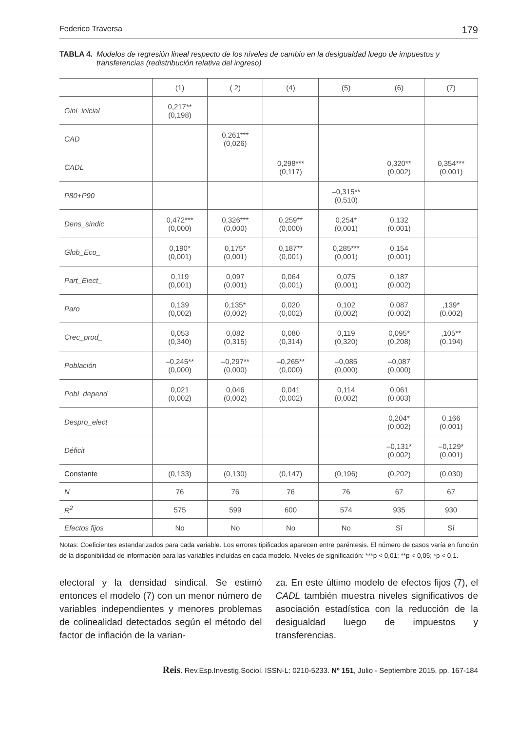Federico Traversa 179
TABLA 4. Modelos de regresión lineal respecto de los niveles de cambio en la desigualdad luego de impuestos y transferencias (redistribución relativa del ingreso)
| | (1) | ( 2) | (4) | (5) | (6) | (7) |
| --- | --- | --- | --- | --- | --- | --- |
| Gini_inicial | 0,217** (0,198) | | | | | |
| CAD | | 0,261*** (0,026) | | | | |
| CADL | | | 0,298*** (0,117) | | 0,320** (0,002) | 0,354*** (0,001) |
| P80+P90 | | | | –0,315** (0,510) | | |
| Dens_sindic | 0,472*** (0,000) | 0,326*** (0,000) | 0,259** (0,000) | 0,254* (0,001) | 0,132 (0,001) | |
| Glob_Eco_ | 0,190* (0,001) | 0,175* (0,001) | 0,187** (0,001) | 0,285*** (0,001) | 0,154 (0,001) | |
| Part_Elect_ | 0,119 (0,001) | 0,097 (0,001) | 0,064 (0,001) | 0,075 (0,001) | 0,187 (0,002) | |
| Paro | 0,139 (0,002) | 0,135* (0,002) | 0,020 (0,002) | 0,102 (0,002) | 0,087 (0,002) | ,139* (0,002) |
| Crec_prod_ | 0,053 (0,340) | 0,082 (0,315) | 0,080 (0,314) | 0,119 (0,320) | 0,095* (0,208) | ,105** (0,194) |
| Población | –0,245** (0,000) | –0,297** (0,000) | –0,265** (0,000) | –0,085 (0,000) | –0,087 (0,000) | |
| Pobl_depend_ | 0,021 (0,002) | 0,046 (0,002) | 0,041 (0,002) | 0,114 (0,002) | 0,061 (0,003) | |
| Despro_elect | | | | | 0,204* (0,002) | 0,166 (0,001) |
| Déficit | | | | | –0,131* (0,002) | –0,129* (0,001) |
| Constante | (0,133) | (0,130) | (0,147) | (0,196) | (0,202) | (0,030) |
| N | 76 | 76 | 76 | 76 | 67 | 67 |
| R<sup>2</sup> | 575 | 599 | 600 | 574 | 935 | 930 |
| Efectos fijos | No | No | No | No | Sí | Sí |
Notas: Coeficientes estandarizados para cada variable. Los errores tipificados aparecen entre paréntesis. El número de casos varía en función de la disponibilidad de información para las variables incluidas en cada modelo. Niveles de significación: ***p < 0,01; **p < 0,05; *p < 0,1.
electoral y la densidad sindical. Se estimó entonces el modelo (7) con un menor número de variables independientes y menores problemas de colinealidad detectados según el método del factor de inflación de la varian-
za. En este último modelo de efectos fijos (7), el CADL también muestra niveles significativos de asociación estadística con la reducción de la desigualdad luego de impuestos y transferencias.
Reis. Rev.Esp.Investig.Sociol. ISSN-L: 0210-5233. Nº 151, Julio - Septiembre 2015, pp. 167-184